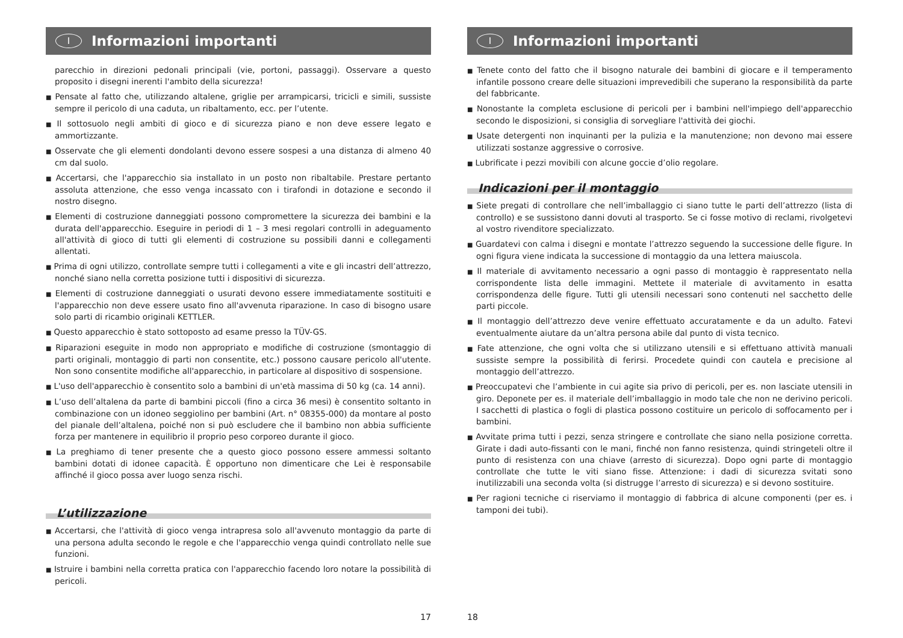I Informazioni importanti
parecchio in direzioni pedonali principali (vie, portoni, passaggi). Osservare a questo proposito i disegni inerenti l'ambito della sicurezza!
■ Pensate al fatto che, utilizzando altalene, griglie per arrampicarsi, tricicli e simili, sussiste sempre il pericolo di una caduta, un ribaltamento, ecc. per l’utente.
■ Il sottosuolo negli ambiti di gioco e di sicurezza piano e non deve essere legato e ammortizzante.
■ Osservate che gli elementi dondolanti devono essere sospesi a una distanza di almeno 40 cm dal suolo.
■ Accertarsi, che l'apparecchio sia installato in un posto non ribaltabile. Prestare pertanto assoluta attenzione, che esso venga incassato con i tirafondi in dotazione e secondo il nostro disegno.
■ Elementi di costruzione danneggiati possono compromettere la sicurezza dei bambini e la durata dell'apparecchio. Eseguire in periodi di 1 – 3 mesi regolari controlli in adeguamento all'attività di gioco di tutti gli elementi di costruzione su possibili danni e collegamenti allentati.
■ Prima di ogni utilizzo, controllate sempre tutti i collegamenti a vite e gli incastri dell’attrezzo, nonché siano nella corretta posizione tutti i dispositivi di sicurezza.
■ Elementi di costruzione danneggiati o usurati devono essere immediatamente sostituiti e l'apparecchio non deve essere usato fino all'avvenuta riparazione. In caso di bisogno usare solo parti di ricambio originali KETTLER.
■ Questo apparecchio è stato sottoposto ad esame presso la TÜV-GS.
■ Riparazioni eseguite in modo non appropriato e modifiche di costruzione (smontaggio di parti originali, montaggio di parti non consentite, etc.) possono causare pericolo all'utente. Non sono consentite modifiche all'apparecchio, in particolare al dispositivo di sospensione.
■ L'uso dell'apparecchio è consentito solo a bambini di un'età massima di 50 kg (ca. 14 anni).
■ L’uso dell’altalena da parte di bambini piccoli (fino a circa 36 mesi) è consentito soltanto in combinazione con un idoneo seggiolino per bambini (Art. n° 08355-000) da montare al posto del pianale dell’altalena, poiché non si può escludere che il bambino non abbia sufficiente forza per mantenere in equilibrio il proprio peso corporeo durante il gioco.
■ La preghiamo di tener presente che a questo gioco possono essere ammessi soltanto bambini dotati di idonee capacità. È opportuno non dimenticare che Lei è responsabile affinché il gioco possa aver luogo senza rischi.
L’utilizzazione
■ Accertarsi, che l'attività di gioco venga intrapresa solo all'avvenuto montaggio da parte di una persona adulta secondo le regole e che l'apparecchio venga quindi controllato nelle sue funzioni.
■ Istruire i bambini nella corretta pratica con l'apparecchio facendo loro notare la possibilità di pericoli.
17
I Informazioni importanti
■ Tenete conto del fatto che il bisogno naturale dei bambini di giocare e il temperamento infantile possono creare delle situazioni imprevedibili che superano la responsibilità da parte del fabbricante.
■ Nonostante la completa esclusione di pericoli per i bambini nell'impiego dell'apparecchio secondo le disposizioni, si consiglia di sorvegliare l'attività dei giochi.
■ Usate detergenti non inquinanti per la pulizia e la manutenzione; non devono mai essere utilizzati sostanze aggressive o corrosive.
■ Lubrificate i pezzi movibili con alcune goccie d’olio regolare.
Indicazioni per il montaggio
■ Siete pregati di controllare che nell’imballaggio ci siano tutte le parti dell’attrezzo (lista di controllo) e se sussistono danni dovuti al trasporto. Se ci fosse motivo di reclami, rivolgetevi al vostro rivenditore specializzato.
■ Guardatevi con calma i disegni e montate l’attrezzo seguendo la successione delle figure. In ogni figura viene indicata la successione di montaggio da una lettera maiuscola.
■ Il materiale di avvitamento necessario a ogni passo di montaggio è rappresentato nella corrispondente lista delle immagini. Mettete il materiale di avvitamento in esatta corrispondenza delle figure. Tutti gli utensili necessari sono contenuti nel sacchetto delle parti piccole.
■ Il montaggio dell’attrezzo deve venire effettuato accuratamente e da un adulto. Fatevi eventualmente aiutare da un’altra persona abile dal punto di vista tecnico.
■ Fate attenzione, che ogni volta che si utilizzano utensili e si effettuano attività manuali sussiste sempre la possibilità di ferirsi. Procedete quindi con cautela e precisione al montaggio dell’attrezzo.
■ Preoccupatevi che l’ambiente in cui agite sia privo di pericoli, per es. non lasciate utensili in giro. Deponete per es. il materiale dell’imballaggio in modo tale che non ne derivino pericoli. I sacchetti di plastica o fogli di plastica possono costituire un pericolo di soffocamento per i bambini.
■ Avvitate prima tutti i pezzi, senza stringere e controllate che siano nella posizione corretta. Girate i dadi auto-fissanti con le mani, finché non fanno resistenza, quindi stringeteli oltre il punto di resistenza con una chiave (arresto di sicurezza). Dopo ogni parte di montaggio controllate che tutte le viti siano fisse. Attenzione: i dadi di sicurezza svitati sono inutilizzabili una seconda volta (si distrugge l’arresto di sicurezza) e si devono sostituire.
■ Per ragioni tecniche ci riserviamo il montaggio di fabbrica di alcune componenti (per es. i tamponi dei tubi).
18